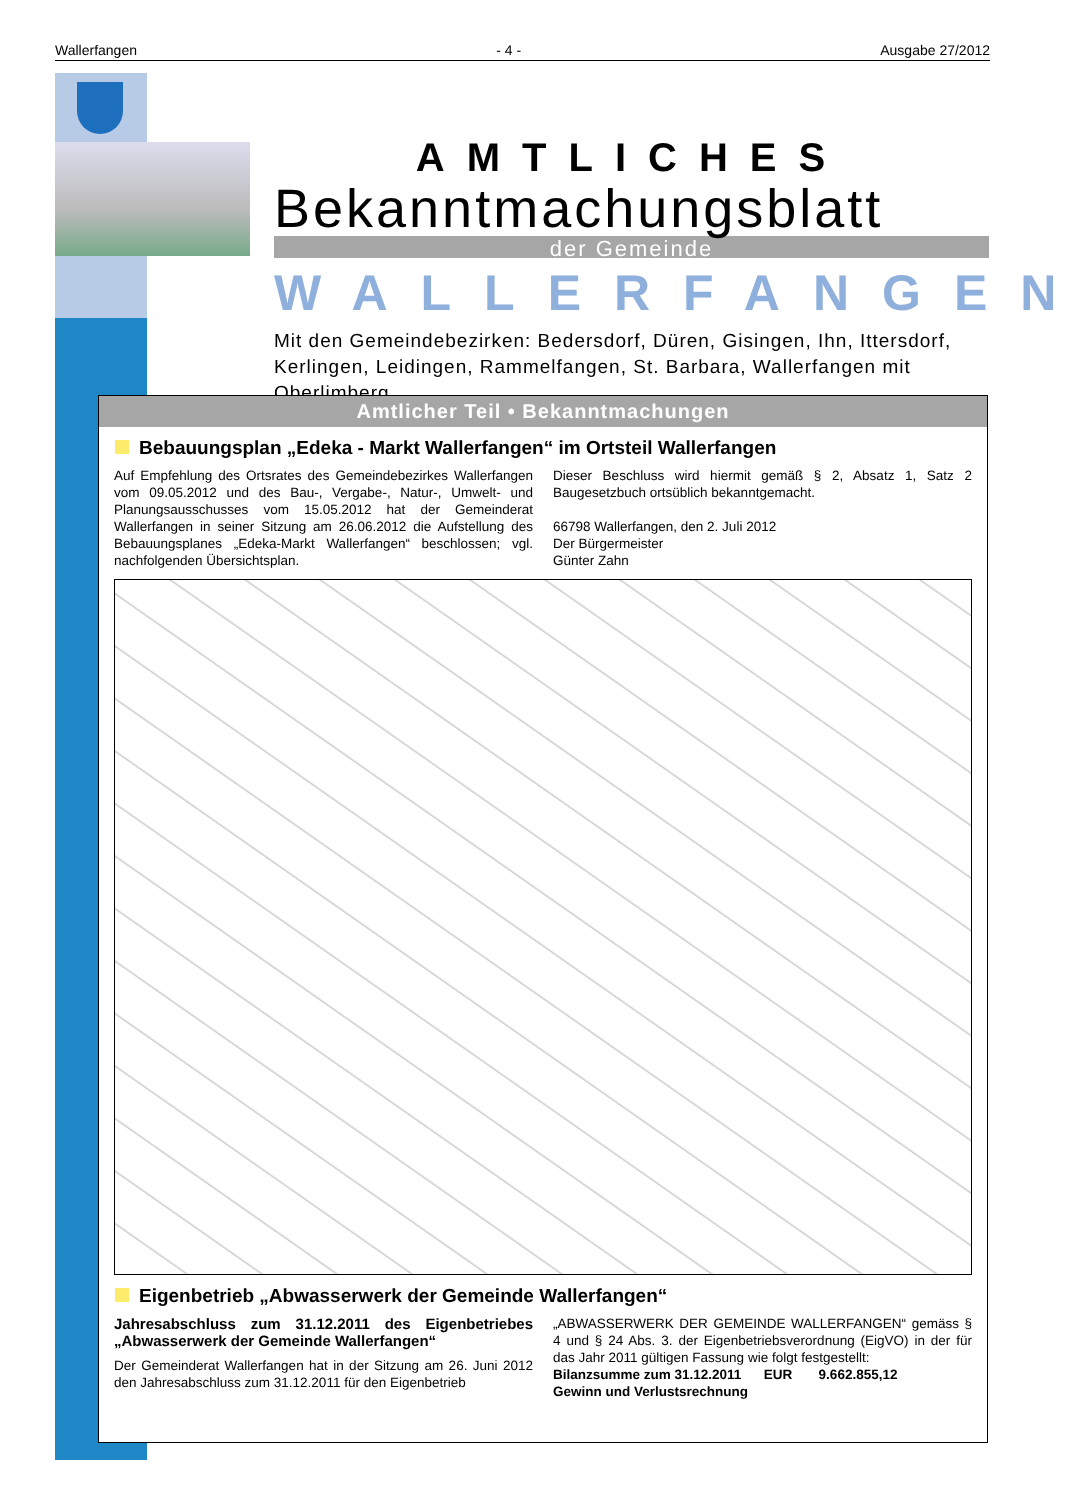Wallerfangen - 4 - Ausgabe 27/2012
AMTLICHES
Bekanntmachungsblatt
der Gemeinde
WALLERFANGEN
Mit den Gemeindebezirken: Bedersdorf, Düren, Gisingen, Ihn, Ittersdorf, Kerlingen, Leidingen, Rammelfangen, St. Barbara, Wallerfangen mit Oberlimberg
Amtlicher Teil • Bekanntmachungen
Bebauungsplan „Edeka - Markt Wallerfangen“ im Ortsteil Wallerfangen
Auf Empfehlung des Ortsrates des Gemeindebezirkes Wallerfangen vom 09.05.2012 und des Bau-, Vergabe-, Natur-, Umwelt- und Planungsausschusses vom 15.05.2012 hat der Gemeinderat Wallerfangen in seiner Sitzung am 26.06.2012 die Aufstellung des Bebauungsplanes „Edeka-Markt Wallerfangen“ beschlossen; vgl. nachfolgenden Übersichtsplan.
Dieser Beschluss wird hiermit gemäß § 2, Absatz 1, Satz 2 Baugesetzbuch ortsüblich bekanntgemacht.
66798 Wallerfangen, den 2. Juli 2012
Der Bürgermeister
Günter Zahn
Eigenbetrieb „Abwasserwerk der Gemeinde Wallerfangen“
Jahresabschluss zum 31.12.2011 des Eigenbetriebes „Abwasserwerk der Gemeinde Wallerfangen“
Der Gemeinderat Wallerfangen hat in der Sitzung am 26. Juni 2012 den Jahresabschluss zum 31.12.2011 für den Eigenbetrieb
„ABWASSERWERK DER GEMEINDE WALLERFANGEN“ gemäss § 4 und § 24 Abs. 3. der Eigenbetriebsverordnung (EigVO) in der für das Jahr 2011 gültigen Fassung wie folgt festgestellt:
Bilanzsumme zum 31.12.2011 EUR 9.662.855,12
Gewinn und Verlustsrechnung